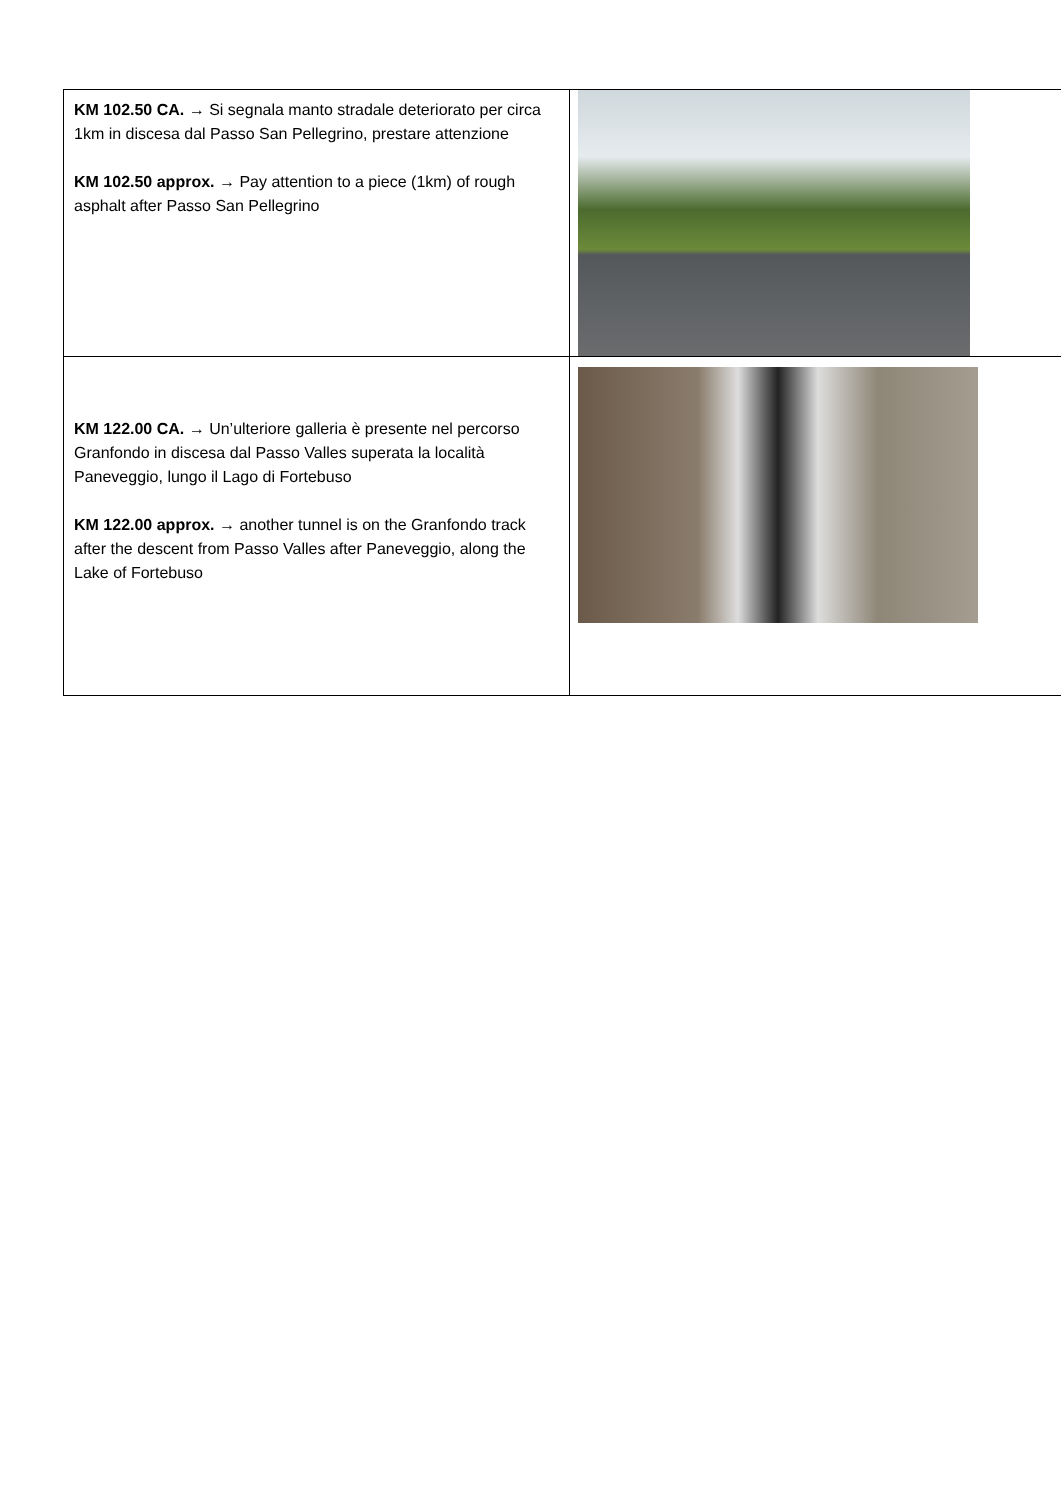| KM 102.50 CA. → Si segnala manto stradale deteriorato per circa 1km in discesa dal Passo San Pellegrino, prestare attenzione KM 102.50 approx. → Pay attention to a piece (1km) of rough asphalt after Passo San Pellegrino | |
| KM 122.00 CA. → Un’ulteriore galleria è presente nel percorso Granfondo in discesa dal Passo Valles superata la località Paneveggio, lungo il Lago di Fortebuso KM 122.00 approx. → another tunnel is on the Granfondo track after the descent from Passo Valles after Paneveggio, along the Lake of Fortebuso | |